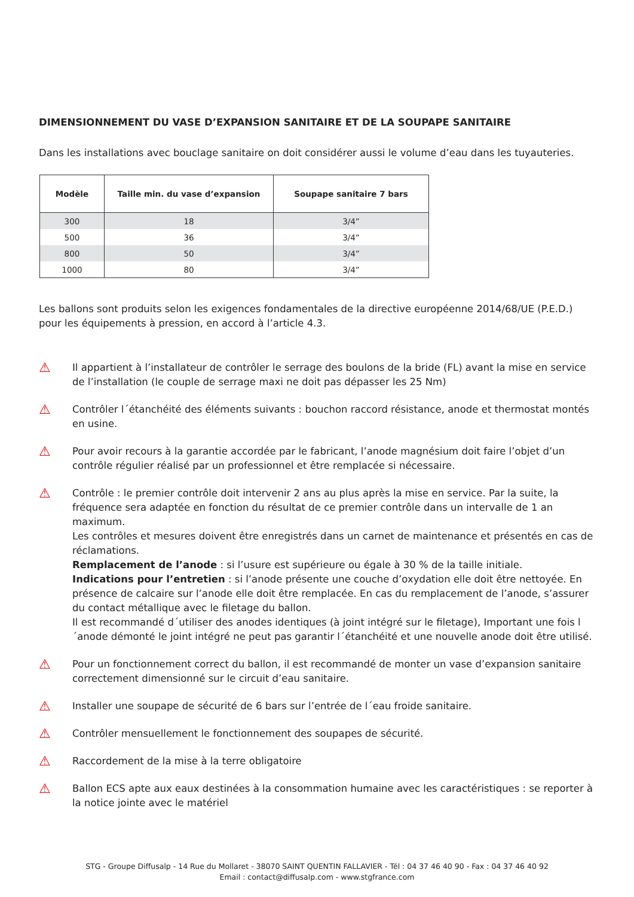DIMENSIONNEMENT DU VASE D’EXPANSION SANITAIRE ET DE LA SOUPAPE SANITAIRE
Dans les installations avec bouclage sanitaire on doit considérer aussi le volume d’eau dans les tuyauteries.
| Modèle | Taille min. du vase d’expansion | Soupape sanitaire 7 bars |
| --- | --- | --- |
| 300 | 18 | 3/4” |
| 500 | 36 | 3/4” |
| 800 | 50 | 3/4” |
| 1000 | 80 | 3/4” |
Les ballons sont produits selon les exigences fondamentales de la directive européenne 2014/68/UE (P.E.D.) pour les équipements à pression, en accord à l’article 4.3.
⚠
Il appartient à l’installateur de contrôler le serrage des boulons de la bride (FL) avant la mise en service de l’installation (le couple de serrage maxi ne doit pas dépasser les 25 Nm)
⚠
Contrôler l´étanchéité des éléments suivants : bouchon raccord résistance, anode et thermostat montés en usine.
⚠
Pour avoir recours à la garantie accordée par le fabricant, l’anode magnésium doit faire l’objet d’un contrôle régulier réalisé par un professionnel et être remplacée si nécessaire.
⚠
Contrôle : le premier contrôle doit intervenir 2 ans au plus après la mise en service. Par la suite, la fréquence sera adaptée en fonction du résultat de ce premier contrôle dans un intervalle de 1 an maximum.
Les contrôles et mesures doivent être enregistrés dans un carnet de maintenance et présentés en cas de réclamations.
Remplacement de l’anode : si l’usure est supérieure ou égale à 30 % de la taille initiale.
Indications pour l’entretien : si l’anode présente une couche d’oxydation elle doit être nettoyée. En présence de calcaire sur l’anode elle doit être remplacée. En cas du remplacement de l’anode, s’assurer du contact métallique avec le filetage du ballon.
Il est recommandé d´utiliser des anodes identiques (à joint intégré sur le filetage), Important une fois l´anode démonté le joint intégré ne peut pas garantir l´étanchéité et une nouvelle anode doit être utilisé.
⚠
Pour un fonctionnement correct du ballon, il est recommandé de monter un vase d’expansion sanitaire correctement dimensionné sur le circuit d’eau sanitaire.
⚠
Installer une soupape de sécurité de 6 bars sur l’entrée de l´eau froide sanitaire.
⚠
Contrôler mensuellement le fonctionnement des soupapes de sécurité.
⚠
Raccordement de la mise à la terre obligatoire
⚠
Ballon ECS apte aux eaux destinées à la consommation humaine avec les caractéristiques : se reporter à la notice jointe avec le matériel
STG - Groupe Diffusalp - 14 Rue du Mollaret - 38070 SAINT QUENTIN FALLAVIER - Tél : 04 37 46 40 90 - Fax : 04 37 46 40 92
Email : contact@diffusalp.com - www.stgfrance.com